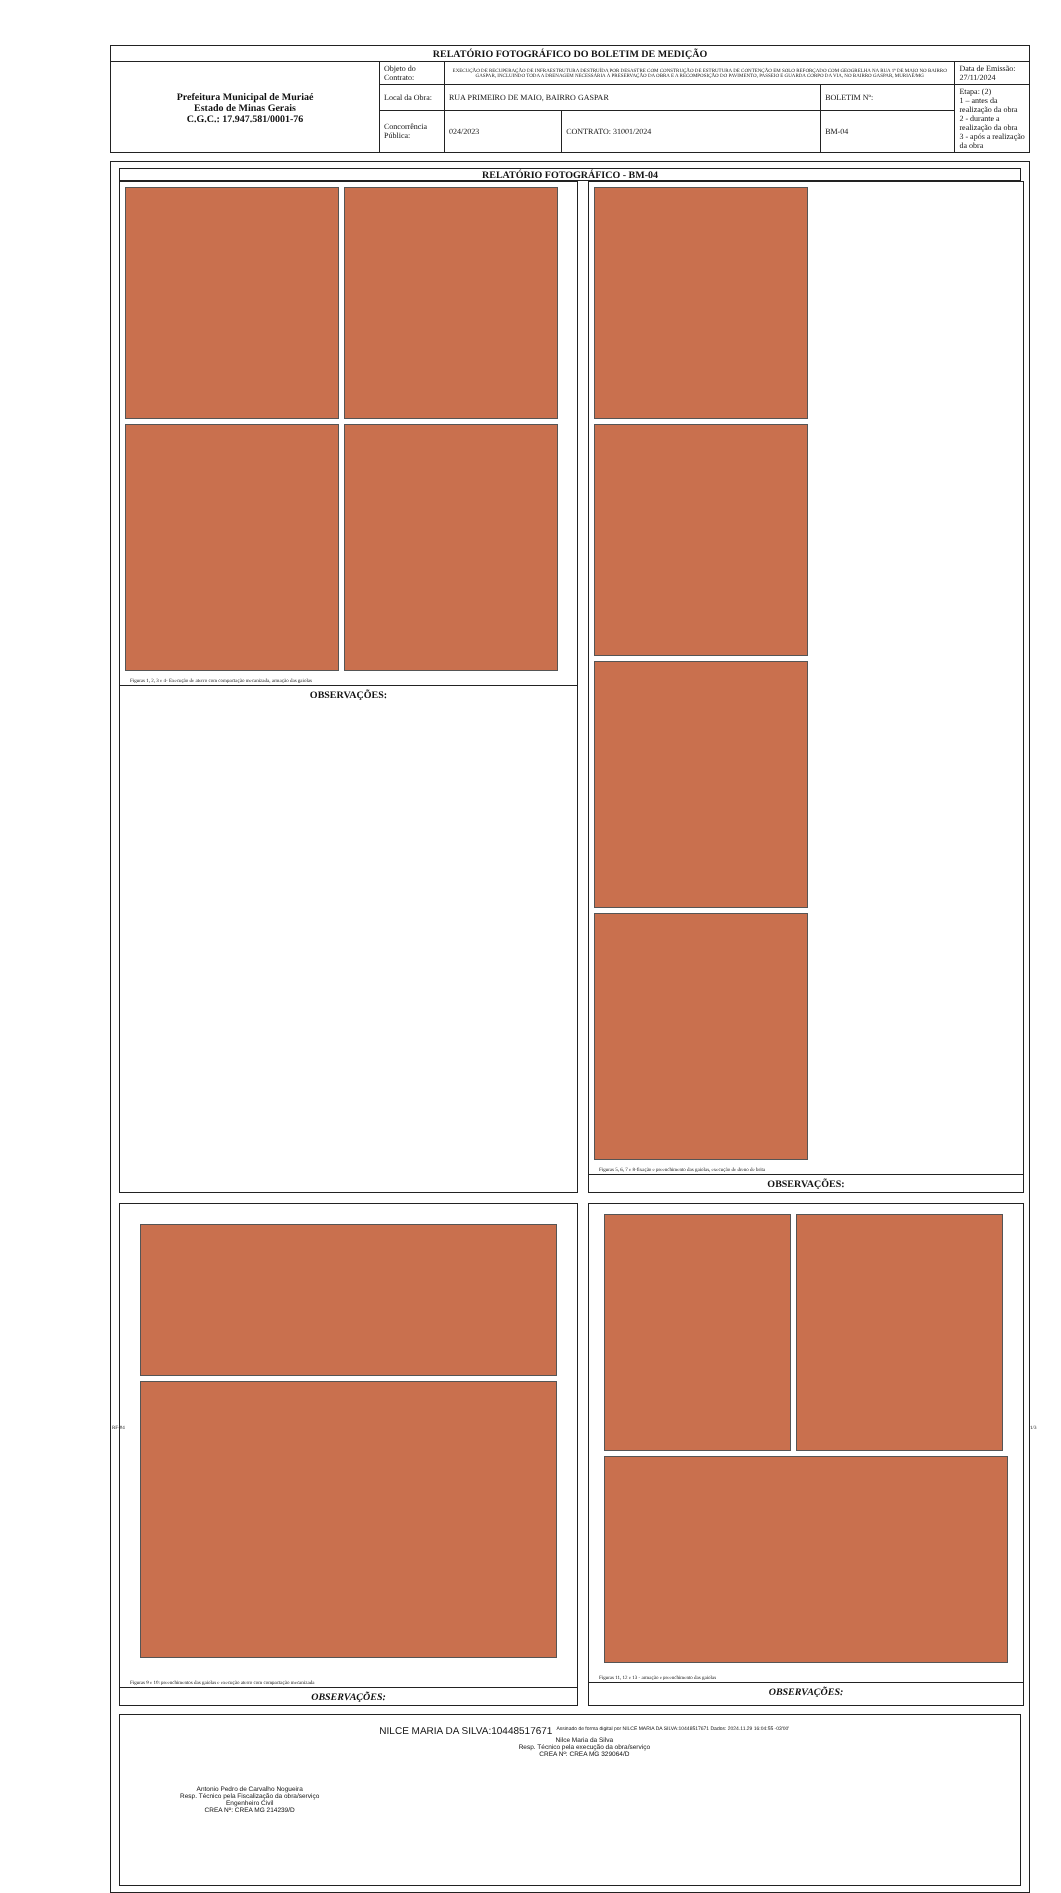| RELATÓRIO FOTOGRÁFICO DO BOLETIM DE MEDIÇÃO | | | | | |
| Prefeitura Municipal de Muriaé Estado de Minas Gerais C.G.C.: 17.947.581/0001-76 | Objeto do Contrato: | EXECUÇÃO DE RECUPERAÇÃO DE INFRAESTRUTURA DESTRUÍDA POR DESASTRE COM CONSTRUÇÃO DE ESTRUTURA DE CONTENÇÃO EM SOLO REFORÇADO COM GEOGRELHA NA RUA 1º DE MAIO NO BAIRRO GASPAR, INCLUINDO TODA A DRENAGEM NECESSÁRIA À PRESERVAÇÃO DA OBRA E A RECOMPOSIÇÃO DO PAVIMENTO, PASSEIO E GUARDA CORPO DA VIA, NO BAIRRO GASPAR, MURIAÉ/MG | | | Data de Emissão: 27/11/2024 |
| | Local da Obra: | RUA PRIMEIRO DE MAIO, BAIRRO GASPAR | | BOLETIM Nº: | Etapa: (2) 1 – antes da realização da obra 2 - durante a realização da obra 3 - após a realização da obra |
| | Concorrência Pública: | 024/2023 | CONTRATO: 31001/2024 | BM-04 | |
RELATÓRIO FOTOGRÁFICO - BM-04
Figuras 1, 2, 3 e 4- Execução de aterro com compactação mecanizada, armação das gaiolas
OBSERVAÇÕES:
Figuras 5, 6, 7 e 8-fixação e preenchimento das gaiolas, execução de dreno de brita
OBSERVAÇÕES:
Figuras 9 e 10: preenchimentos das gaiolas e execução aterro com compactação mecanizada
OBSERVAÇÕES:
Figuras 11, 12 e 13 - armação e preenchimento das gaiolas
OBSERVAÇÕES:
Antonio Pedro de Carvalho Nogueira
Resp. Técnico pela Fiscalização da obra/serviço
Engenheiro Civil
CREA Nº: CREA MG 214239/D
NILCE MARIA DA SILVA:10448517671 Assinado de forma digital por NILCE MARIA DA SILVA:10448517671 Dados: 2024.11.29 16:04:55 -03'00'
Nilce Maria da Silva
Resp. Técnico pela execução da obra/serviço
CREA Nº: CREA MG 329064/D
RF-04 1/3